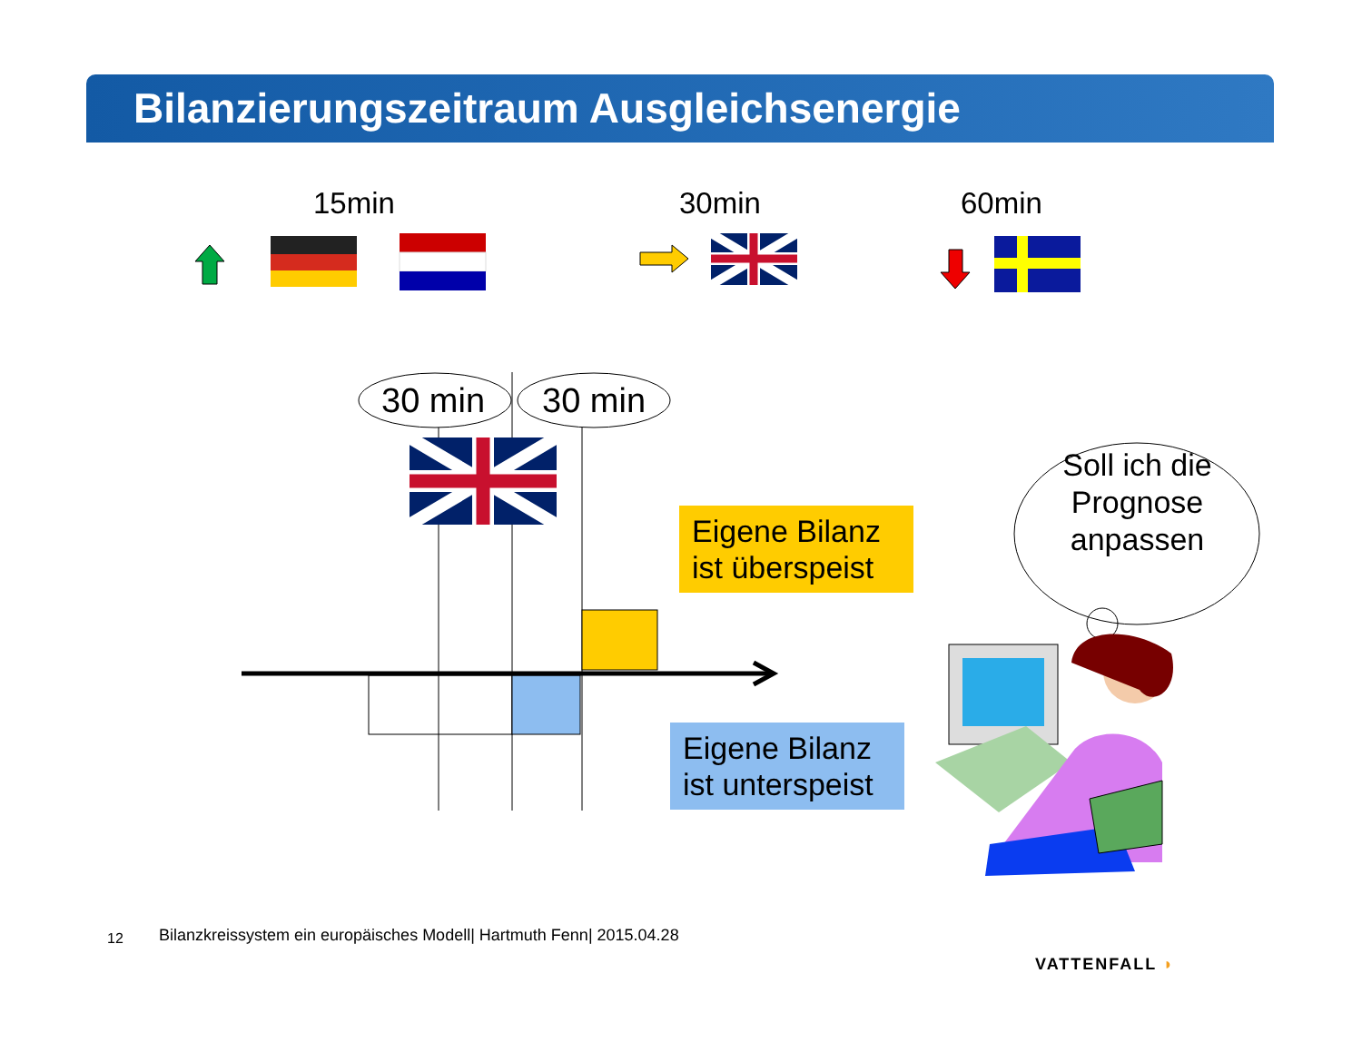Bilanzierungszeitraum Ausgleichsenergie
15min 30min 60min
30 min 30 min
Eigene Bilanz ist überspeist
Eigene Bilanz ist unterspeist
Soll ich die Prognose anpassen
12
Bilanzkreissystem ein europäisches Modell| Hartmuth Fenn| 2015.04.28
VATTENFALL ◗